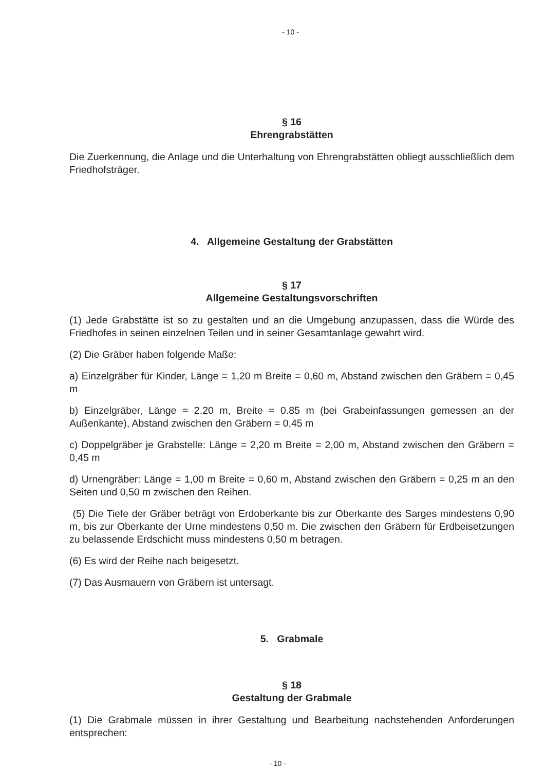- 10 -
§ 16
Ehrengrabstätten
Die Zuerkennung, die Anlage und die Unterhaltung von Ehrengrabstätten obliegt ausschließlich dem Friedhofsträger.
4. Allgemeine Gestaltung der Grabstätten
§ 17
Allgemeine Gestaltungsvorschriften
(1) Jede Grabstätte ist so zu gestalten und an die Umgebung anzupassen, dass die Würde des Friedhofes in seinen einzelnen Teilen und in seiner Gesamtanlage gewahrt wird.
(2) Die Gräber haben folgende Maße:
a) Einzelgräber für Kinder, Länge = 1,20 m Breite = 0,60 m, Abstand zwischen den Gräbern = 0,45 m
b) Einzelgräber, Länge = 2.20 m, Breite = 0.85 m (bei Grabeinfassungen gemessen an der Außenkante), Abstand zwischen den Gräbern = 0,45 m
c) Doppelgräber je Grabstelle: Länge = 2,20 m Breite = 2,00 m, Abstand zwischen den Gräbern = 0,45 m
d) Urnengräber: Länge = 1,00 m Breite = 0,60 m, Abstand zwischen den Gräbern = 0,25 m an den Seiten und 0,50 m zwischen den Reihen.
(5) Die Tiefe der Gräber beträgt von Erdoberkante bis zur Oberkante des Sarges mindestens 0,90 m, bis zur Oberkante der Urne mindestens 0,50 m. Die zwischen den Gräbern für Erdbeisetzungen zu belassende Erdschicht muss mindestens 0,50 m betragen.
(6) Es wird der Reihe nach beigesetzt.
(7) Das Ausmauern von Gräbern ist untersagt.
5. Grabmale
§ 18
Gestaltung der Grabmale
(1) Die Grabmale müssen in ihrer Gestaltung und Bearbeitung nachstehenden Anforderungen entsprechen:
- 10 -